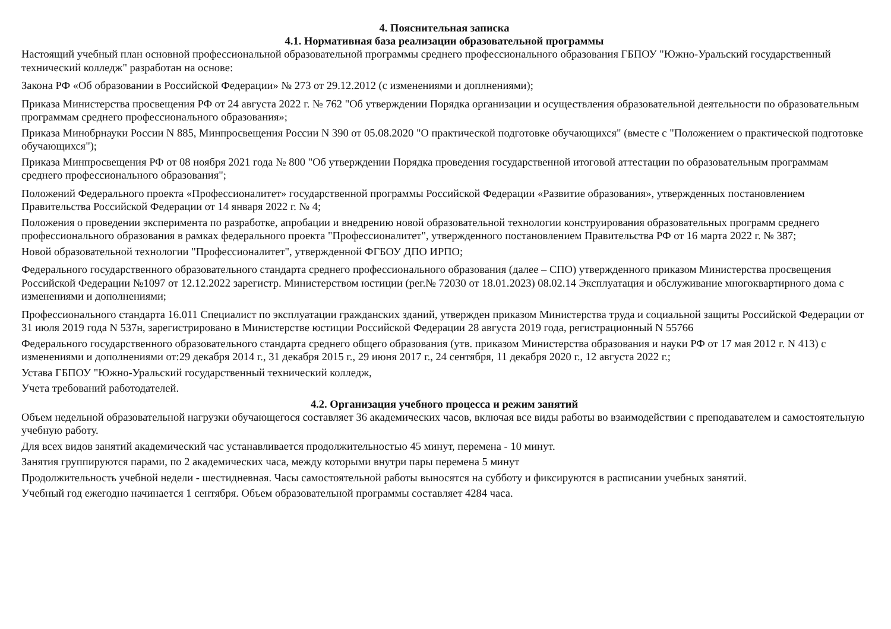4. Пояснительная записка
4.1. Нормативная база реализации образовательной программы
Настоящий учебный план основной профессиональной образовательной программы среднего профессионального образования ГБПОУ "Южно-Уральский государственный технический колледж" разработан на основе:
Закона РФ «Об образовании в Российской Федерации» № 273 от 29.12.2012 (с изменениями и доплнениями);
Приказа Министерства просвещения РФ от 24 августа 2022 г. № 762 "Об утверждении Порядка организации и осуществления образовательной деятельности по образовательным программам среднего профессионального образования»;
Приказа Минобрнауки России N 885, Минпросвещения России N 390 от 05.08.2020 "О практической подготовке обучающихся" (вместе с "Положением о практической подготовке обучающихся");
Приказа Минпросвещения РФ от 08 ноября 2021 года № 800 "Об утверждении Порядка проведения государственной итоговой аттестации по образовательным программам среднего профессионального образования";
Положений Федерального проекта «Профессионалитет» государственной программы Российской Федерации «Развитие образования», утвержденных постановлением Правительства Российской Федерации от 14 января 2022 г. № 4;
Положения о проведении эксперимента по разработке, апробации и внедрению новой образовательной технологии конструирования образовательных программ среднего профессионального образования в рамках федерального проекта "Профессионалитет", утвержденного постановлением Правительства РФ от 16 марта 2022 г. № 387;
Новой образовательной технологии "Профессионалитет", утвержденной ФГБОУ ДПО ИРПО;
Федерального государственного образовательного стандарта среднего профессионального образования (далее – СПО) утвержденного приказом Министерства просвещения Российской Федерации №1097 от 12.12.2022 зарегистр. Министерством юстиции (рег.№ 72030 от 18.01.2023) 08.02.14 Эксплуатация и обслуживание многоквартирного дома с изменениями и дополнениями;
Профессионального стандарта 16.011 Специалист по эксплуатации гражданских зданий, утвержден приказом Министерства труда и социальной защиты Российской Федерации от 31 июля 2019 года N 537н, зарегистрировано в Министерстве юстиции Российской Федерации 28 августа 2019 года, регистрационный N 55766
Федерального государственного образовательного стандарта среднего общего образования (утв. приказом Министерства образования и науки РФ от 17 мая 2012 г. N 413) с изменениями и дополнениями от:29 декабря 2014 г., 31 декабря 2015 г., 29 июня 2017 г., 24 сентября, 11 декабря 2020 г., 12 августа 2022 г.;
Устава ГБПОУ "Южно-Уральский государственный технический колледж,
Учета требований работодателей.
4.2. Организация учебного процесса и режим занятий
Объем недельной образовательной нагрузки обучающегося составляет 36 академических часов, включая все виды работы во взаимодействии с преподавателем и самостоятельную учебную работу.
Для всех видов занятий академический час устанавливается продолжительностью 45 минут, перемена - 10 минут.
Занятия группируются парами, по 2 академических часа, между которыми внутри пары перемена 5 минут
Продолжительность учебной недели - шестидневная. Часы самостоятельной работы выносятся на субботу и фиксируются в расписании учебных занятий.
Учебный год ежегодно начинается 1 сентября. Объем образовательной программы составляет 4284 часа.